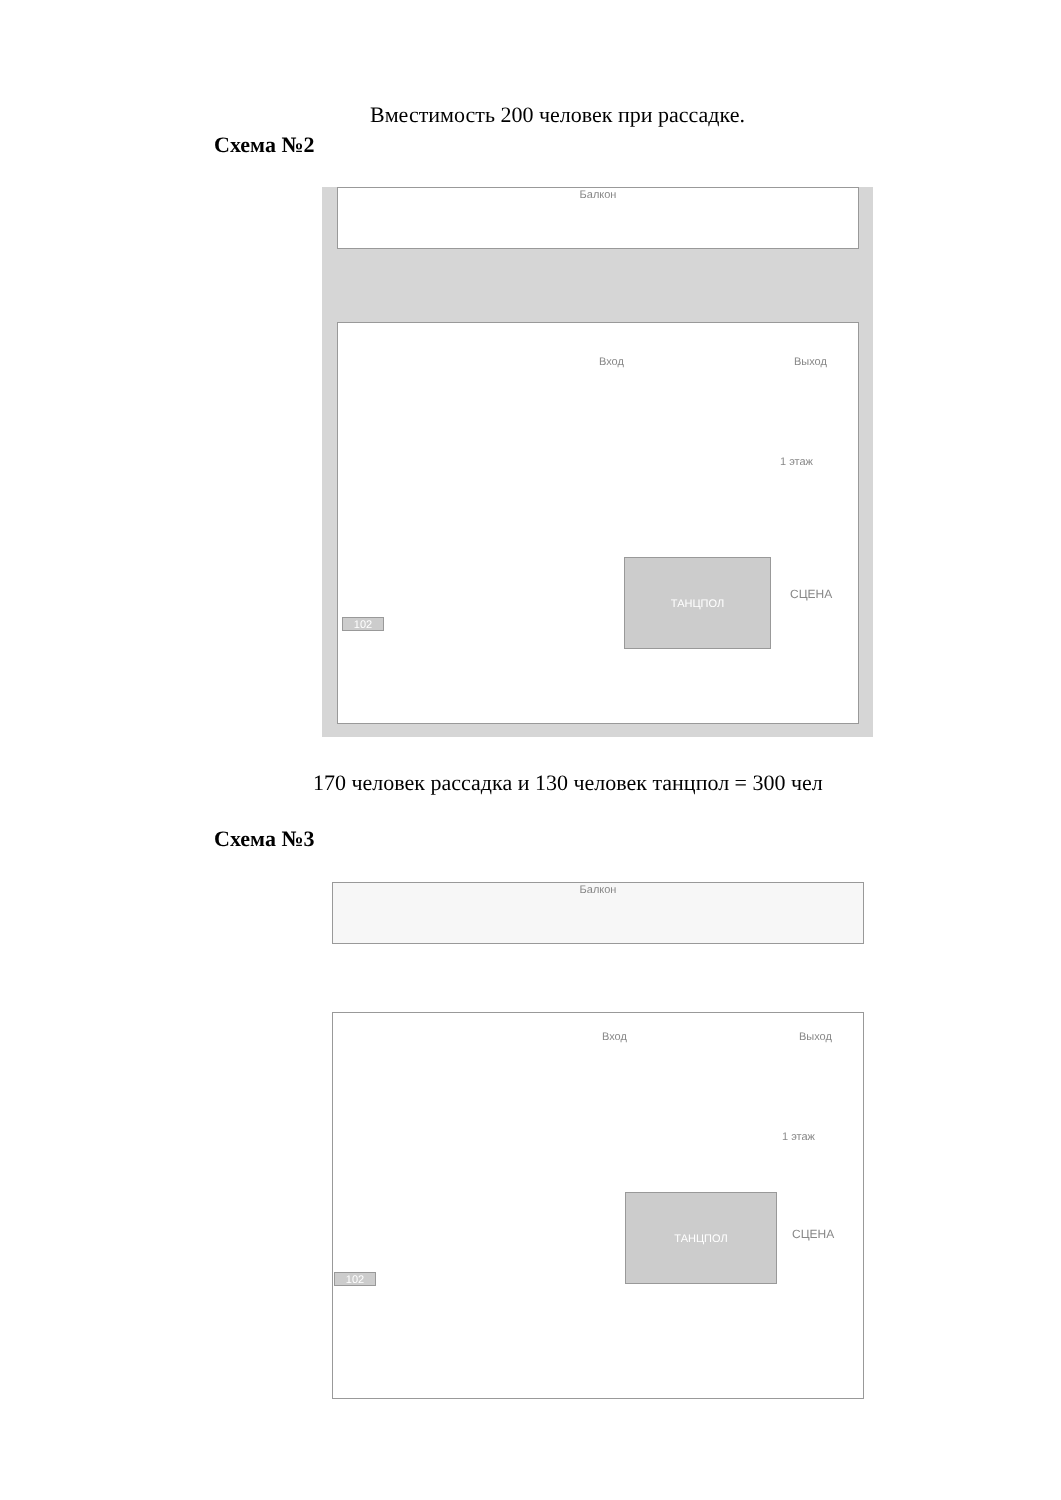Вместимость 200 человек при рассадке.
Схема №2
Балкон
Вход Выход
1 этаж
ТАНЦПОЛ
СЦЕНА
102
170 человек рассадка и 130 человек танцпол = 300 чел
Схема №3
Балкон
Вход Выход
1 этаж
ТАНЦПОЛ
СЦЕНА
102